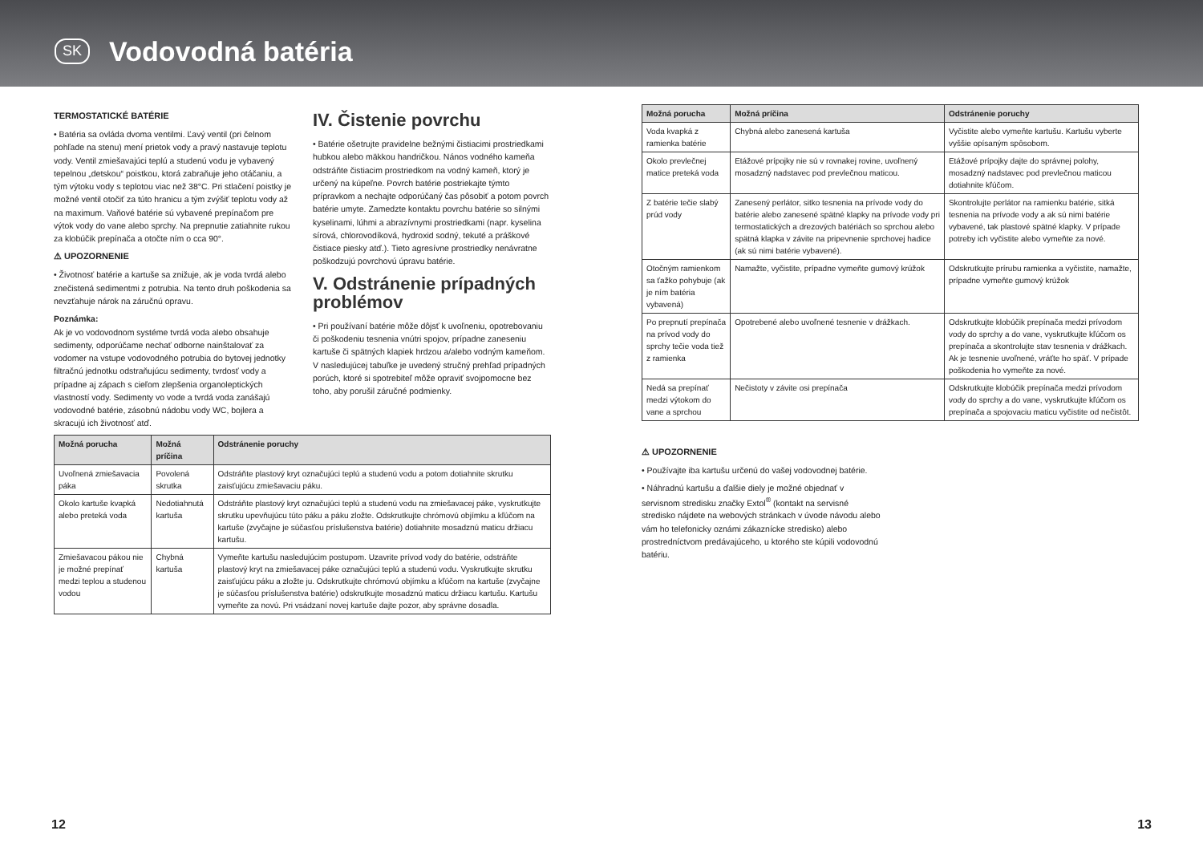SK
Vodovodná batéria
TERMOSTATICKÉ BATÉRIE
• Batéria sa ovláda dvoma ventilmi. Ľavý ventil (pri čelnom pohľade na stenu) mení prietok vody a pravý nastavuje teplotu vody. Ventil zmiešavajúci teplú a studenú vodu je vybavený tepelnou „detskou“ poistkou, ktorá zabraňuje jeho otáčaniu, a tým výtoku vody s teplotou viac než 38°C. Pri stlačení poistky je možné ventil otočiť za túto hranicu a tým zvýšiť teplotu vody až na maximum. Vaňové batérie sú vybavené prepínačom pre výtok vody do vane alebo sprchy. Na prepnutie zatiahnite rukou za klobúčik prepínača a otočte ním o cca 90°.
⚠ UPOZORNENIE
• Životnosť batérie a kartuše sa znižuje, ak je voda tvrdá alebo znečistená sedimentmi z potrubia. Na tento druh poškodenia sa nevzťahuje nárok na záručnú opravu.
Poznámka:
Ak je vo vodovodnom systéme tvrdá voda alebo obsahuje sedimenty, odporúčame nechať odborne nainštalovať za vodomer na vstupe vodovodného potrubia do bytovej jednotky filtračnú jednotku odstraňujúcu sedimenty, tvrdosť vody a prípadne aj zápach s cieľom zlepšenia organoleptických vlastností vody. Sedimenty vo vode a tvrdá voda zanášajú vodovodné batérie, zásobnú nádobu vody WC, bojlera a skracujú ich životnosť atď.
IV. Čistenie povrchu
• Batérie ošetrujte pravidelne bežnými čistiacimi prostriedkami hubkou alebo mäkkou handričkou. Nános vodného kameňa odstráňte čistiacim prostriedkom na vodný kameň, ktorý je určený na kúpeľne. Povrch batérie postriekajte týmto prípravkom a nechajte odporúčaný čas pôsobiť a potom povrch batérie umyte. Zamedzte kontaktu povrchu batérie so silnými kyselinami, lúhmi a abrazívnymi prostriedkami (napr. kyselina sírová, chlorovodíková, hydroxid sodný, tekuté a práškové čistiace piesky atď.). Tieto agresívne prostriedky nenávratne poškodzujú povrchovú úpravu batérie.
V. Odstránenie prípadných problémov
• Pri používaní batérie môže dôjsť k uvoľneniu, opotrebovaniu či poškodeniu tesnenia vnútri spojov, prípadne zaneseniu kartuše či spätných klapiek hrdzou a/alebo vodným kameňom. V nasledujúcej tabuľke je uvedený stručný prehľad prípadných porúch, ktoré si spotrebiteľ môže opraviť svojpomocne bez toho, aby porušil záručné podmienky.
| Možná porucha | Možná príčina | Odstránenie poruchy |
| --- | --- | --- |
| Uvoľnená zmiešavacia páka | Povolená skrutka | Odstráňte plastový kryt označujúci teplú a studenú vodu a potom dotiahnite skrutku zaisťujúcu zmiešavaciu páku. |
| Okolo kartuše kvapká alebo preteká voda | Nedotiahnutá kartuša | Odstráňte plastový kryt označujúci teplú a studenú vodu na zmiešavacej páke, vyskrutkujte skrutku upevňujúcu túto páku a páku zložte. Odskrutkujte chrómovú objímku a kľúčom na kartuše (zvyčajne je súčasťou príslušenstva batérie) dotiahnite mosadznú maticu držiacu kartušu. |
| Zmiešavacou pákou nie je možné prepínať medzi teplou a studenou vodou | Chybná kartuša | Vymeňte kartušu nasledujúcim postupom. Uzavrite prívod vody do batérie, odstráňte plastový kryt na zmiešavacej páke označujúci teplú a studenú vodu. Vyskrutkujte skrutku zaisťujúcu páku a zložte ju. Odskrutkujte chrómovú objímku a kľúčom na kartuše (zvyčajne je súčasťou príslušenstva batérie) odskrutkujte mosadznú maticu držiacu kartušu. Kartušu vymeňte za novú. Pri vsádzaní novej kartuše dajte pozor, aby správne dosadla. |
| Možná porucha | Možná príčina | Odstránenie poruchy |
| --- | --- | --- |
| Voda kvapká z ramienka batérie | Chybná alebo zanesená kartuša | Vyčistite alebo vymeňte kartušu. Kartušu vyberte vyššie opísaným spôsobom. |
| Okolo prevlečnej matice preteká voda | Etážové prípojky nie sú v rovnakej rovine, uvoľnený mosadzný nadstavec pod prevlečnou maticou. | Etážové prípojky dajte do správnej polohy, mosadzný nadstavec pod prevlečnou maticou dotiahnite kľúčom. |
| Z batérie tečie slabý prúd vody | Zanesený perlátor, sitko tesnenia na prívode vody do batérie alebo zanesené spätné klapky na prívode vody pri termostatických a drezových batériách so sprchou alebo spätná klapka v závite na pripevnenie sprchovej hadice (ak sú nimi batérie vybavené). | Skontrolujte perlátor na ramienku batérie, sitká tesnenia na prívode vody a ak sú nimi batérie vybavené, tak plastové spätné klapky. V prípade potreby ich vyčistite alebo vymeňte za nové. |
| Otočným ramienkom sa ťažko pohybuje (ak je ním batéria vybavená) | Namažte, vyčistite, prípadne vymeňte gumový krúžok | Odskrutkujte prírubu ramienka a vyčistite, namažte, prípadne vymeňte gumový krúžok |
| Po prepnutí prepínača na prívod vody do sprchy tečie voda tiež z ramienka | Opotrebené alebo uvoľnené tesnenie v drážkach. | Odskrutkujte klobúčik prepínača medzi prívodom vody do sprchy a do vane, vyskrutkujte kľúčom os prepínača a skontrolujte stav tesnenia v drážkach. Ak je tesnenie uvoľnené, vráťte ho späť. V prípade poškodenia ho vymeňte za nové. |
| Nedá sa prepínať medzi výtokom do vane a sprchou | Nečistoty v závite osi prepínača | Odskrutkujte klobúčik prepínača medzi prívodom vody do sprchy a do vane, vyskrutkujte kľúčom os prepínača a spojovaciu maticu vyčistite od nečistôt. |
⚠ UPOZORNENIE
• Používajte iba kartušu určenú do vašej vodovodnej batérie.
• Náhradnú kartušu a ďalšie diely je možné objednať v servisnom stredisku značky Extol<sup>®</sup> (kontakt na servisné stredisko nájdete na webových stránkach v úvode návodu alebo vám ho telefonicky oznámi zákaznícke stredisko) alebo prostredníctvom predávajúceho, u ktorého ste kúpili vodovodnú batériu.
12 13